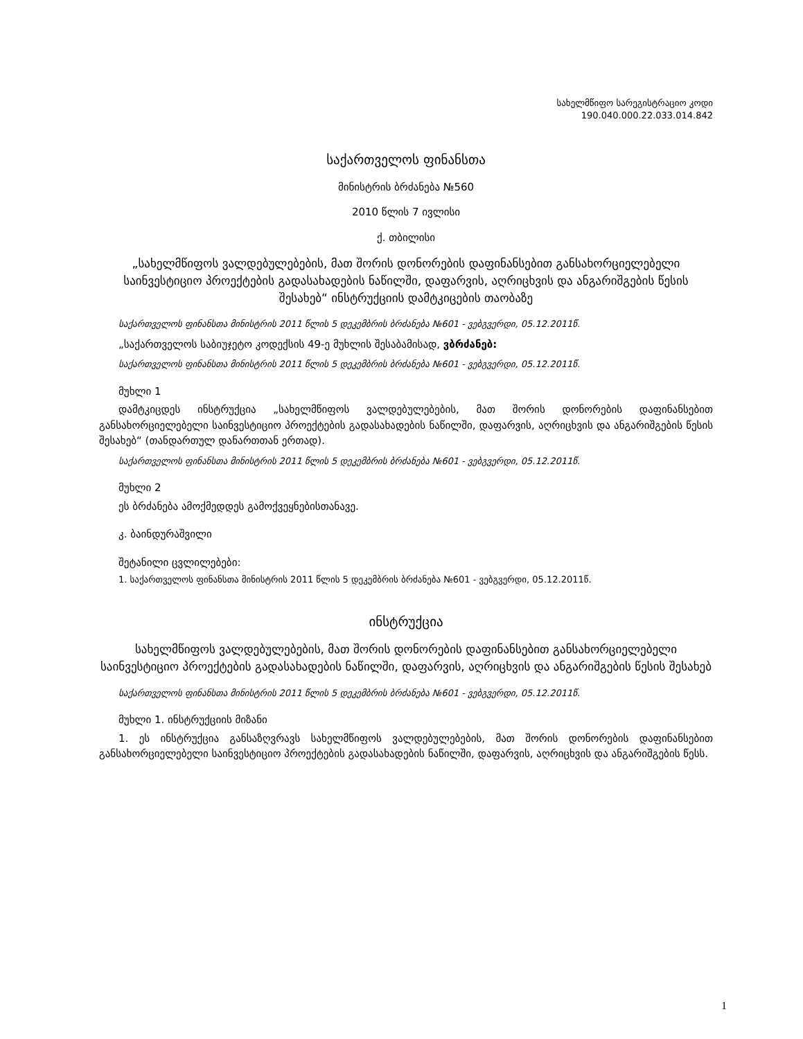სახელმწიფო სარეგისტრაციო კოდი
190.040.000.22.033.014.842
საქართველოს ფინანსთა
მინისტრის ბრძანება №560
2010 წლის 7 ივლისი
ქ. თბილისი
„სახელმწიფოს ვალდებულებების, მათ შორის დონორების დაფინანსებით განსახორციელებელი საინვესტიციო პროექტების გადასახადების ნაწილში, დაფარვის, აღრიცხვის და ანგარიშგების წესის შესახებ“ ინსტრუქციის დამტკიცების თაობაზე
საქართველოს ფინანსთა მინისტრის 2011 წლის 5 დეკემბრის ბრძანება №601 - ვებგვერდი, 05.12.2011წ.
„საქართველოს საბიუჯეტო კოდექსის 49-ე მუხლის შესაბამისად, ვბრძანებ:
საქართველოს ფინანსთა მინისტრის 2011 წლის 5 დეკემბრის ბრძანება №601 - ვებგვერდი, 05.12.2011წ.
მუხლი 1
დამტკიცდეს ინსტრუქცია „სახელმწიფოს ვალდებულებების, მათ შორის დონორების დაფინანსებით განსახორციელებელი საინვესტიციო პროექტების გადასახადების ნაწილში, დაფარვის, აღრიცხვის და ანგარიშგების წესის შესახებ“ (თანდართულ დანართთან ერთად).
საქართველოს ფინანსთა მინისტრის 2011 წლის 5 დეკემბრის ბრძანება №601 - ვებგვერდი, 05.12.2011წ.
მუხლი 2
ეს ბრძანება ამოქმედდეს გამოქვეყნებისთანავე.
კ. ბაინდურაშვილი
შეტანილი ცვლილებები:
1. საქართველოს ფინანსთა მინისტრის 2011 წლის 5 დეკემბრის ბრძანება №601 - ვებგვერდი, 05.12.2011წ.
ინსტრუქცია
სახელმწიფოს ვალდებულებების, მათ შორის დონორების დაფინანსებით განსახორციელებელი საინვესტიციო პროექტების გადასახადების ნაწილში, დაფარვის, აღრიცხვის და ანგარიშგების წესის შესახებ
საქართველოს ფინანსთა მინისტრის 2011 წლის 5 დეკემბრის ბრძანება №601 - ვებგვერდი, 05.12.2011წ.
მუხლი 1. ინსტრუქციის მიზანი
1. ეს ინსტრუქცია განსაზღვრავს სახელმწიფოს ვალდებულებების, მათ შორის დონორების დაფინანსებით განსახორციელებელი საინვესტიციო პროექტების გადასახადების ნაწილში, დაფარვის, აღრიცხვის და ანგარიშგების წესს.
1